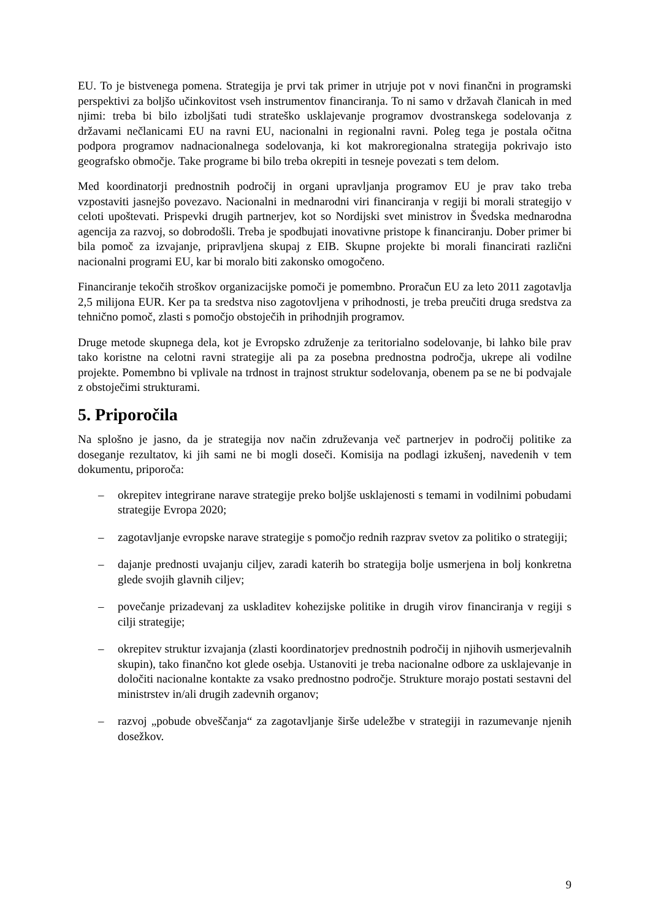EU. To je bistvenega pomena. Strategija je prvi tak primer in utrjuje pot v novi finančni in programski perspektivi za boljšo učinkovitost vseh instrumentov financiranja. To ni samo v državah članicah in med njimi: treba bi bilo izboljšati tudi strateško usklajevanje programov dvostranskega sodelovanja z državami nečlanicami EU na ravni EU, nacionalni in regionalni ravni. Poleg tega je postala očitna podpora programov nadnacionalnega sodelovanja, ki kot makroregionalna strategija pokrivajo isto geografsko območje. Take programe bi bilo treba okrepiti in tesneje povezati s tem delom.
Med koordinatorji prednostnih področij in organi upravljanja programov EU je prav tako treba vzpostaviti jasnejšo povezavo. Nacionalni in mednarodni viri financiranja v regiji bi morali strategijo v celoti upoštevati. Prispevki drugih partnerjev, kot so Nordijski svet ministrov in Švedska mednarodna agencija za razvoj, so dobrodošli. Treba je spodbujati inovativne pristope k financiranju. Dober primer bi bila pomoč za izvajanje, pripravljena skupaj z EIB. Skupne projekte bi morali financirati različni nacionalni programi EU, kar bi moralo biti zakonsko omogočeno.
Financiranje tekočih stroškov organizacijske pomoči je pomembno. Proračun EU za leto 2011 zagotavlja 2,5 milijona EUR. Ker pa ta sredstva niso zagotovljena v prihodnosti, je treba preučiti druga sredstva za tehnično pomoč, zlasti s pomočjo obstoječih in prihodnjih programov.
Druge metode skupnega dela, kot je Evropsko združenje za teritorialno sodelovanje, bi lahko bile prav tako koristne na celotni ravni strategije ali pa za posebna prednostna področja, ukrepe ali vodilne projekte. Pomembno bi vplivale na trdnost in trajnost struktur sodelovanja, obenem pa se ne bi podvajale z obstoječimi strukturami.
5. Priporočila
Na splošno je jasno, da je strategija nov način združevanja več partnerjev in področij politike za doseganje rezultatov, ki jih sami ne bi mogli doseči. Komisija na podlagi izkušenj, navedenih v tem dokumentu, priporoča:
– okrepitev integrirane narave strategije preko boljše usklajenosti s temami in vodilnimi pobudami strategije Evropa 2020;
– zagotavljanje evropske narave strategije s pomočjo rednih razprav svetov za politiko o strategiji;
– dajanje prednosti uvajanju ciljev, zaradi katerih bo strategija bolje usmerjena in bolj konkretna glede svojih glavnih ciljev;
– povečanje prizadevanj za uskladitev kohezijske politike in drugih virov financiranja v regiji s cilji strategije;
– okrepitev struktur izvajanja (zlasti koordinatorjev prednostnih področij in njihovih usmerjevalnih skupin), tako finančno kot glede osebja. Ustanoviti je treba nacionalne odbore za usklajevanje in določiti nacionalne kontakte za vsako prednostno področje. Strukture morajo postati sestavni del ministrstev in/ali drugih zadevnih organov;
– razvoj „pobude obveščanja“ za zagotavljanje širše udeležbe v strategiji in razumevanje njenih dosežkov.
9